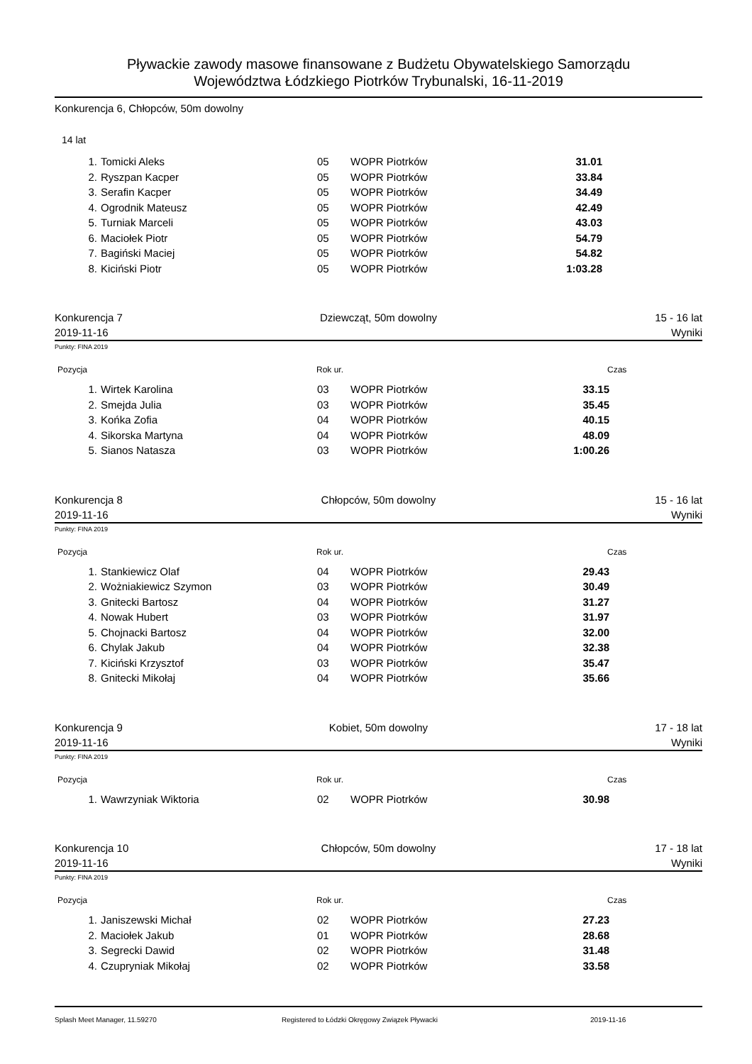Pływackie zawody masowe finansowane z Budżetu Obywatelskiego Samorządu
Województwa Łódzkiego Piotrków Trybunalski, 16-11-2019
Konkurencja 6, Chłopców, 50m dowolny
14 lat
| 1. | Tomicki Aleks | 05 | WOPR Piotrków | 31.01 |
| 2. | Ryszpan Kacper | 05 | WOPR Piotrków | 33.84 |
| 3. | Serafin Kacper | 05 | WOPR Piotrków | 34.49 |
| 4. | Ogrodnik Mateusz | 05 | WOPR Piotrków | 42.49 |
| 5. | Turniak Marceli | 05 | WOPR Piotrków | 43.03 |
| 6. | Maciołek Piotr | 05 | WOPR Piotrków | 54.79 |
| 7. | Bagiński Maciej | 05 | WOPR Piotrków | 54.82 |
| 8. | Kiciński Piotr | 05 | WOPR Piotrków | 1:03.28 |
Konkurencja 7 Dziewcząt, 50m dowolny 15 - 16 lat
2019-11-16 Wyniki
Punkty: FINA 2019
Pozycja Rok ur. Czas
| 1. | Wirtek Karolina | 03 | WOPR Piotrków | 33.15 |
| 2. | Smejda Julia | 03 | WOPR Piotrków | 35.45 |
| 3. | Końka Zofia | 04 | WOPR Piotrków | 40.15 |
| 4. | Sikorska Martyna | 04 | WOPR Piotrków | 48.09 |
| 5. | Sianos Natasza | 03 | WOPR Piotrków | 1:00.26 |
Konkurencja 8 Chłopców, 50m dowolny 15 - 16 lat
2019-11-16 Wyniki
Punkty: FINA 2019
Pozycja Rok ur. Czas
| 1. | Stankiewicz Olaf | 04 | WOPR Piotrków | 29.43 |
| 2. | Wożniakiewicz Szymon | 03 | WOPR Piotrków | 30.49 |
| 3. | Gnitecki Bartosz | 04 | WOPR Piotrków | 31.27 |
| 4. | Nowak Hubert | 03 | WOPR Piotrków | 31.97 |
| 5. | Chojnacki Bartosz | 04 | WOPR Piotrków | 32.00 |
| 6. | Chylak Jakub | 04 | WOPR Piotrków | 32.38 |
| 7. | Kiciński Krzysztof | 03 | WOPR Piotrków | 35.47 |
| 8. | Gnitecki Mikołaj | 04 | WOPR Piotrków | 35.66 |
Konkurencja 9 Kobiet, 50m dowolny 17 - 18 lat
2019-11-16 Wyniki
Punkty: FINA 2019
Pozycja Rok ur. Czas
| 1. | Wawrzyniak Wiktoria | 02 | WOPR Piotrków | 30.98 |
Konkurencja 10 Chłopców, 50m dowolny 17 - 18 lat
2019-11-16 Wyniki
Punkty: FINA 2019
Pozycja Rok ur. Czas
| 1. | Janiszewski Michał | 02 | WOPR Piotrków | 27.23 |
| 2. | Maciołek Jakub | 01 | WOPR Piotrków | 28.68 |
| 3. | Segrecki Dawid | 02 | WOPR Piotrków | 31.48 |
| 4. | Czupryniak Mikołaj | 02 | WOPR Piotrków | 33.58 |
Splash Meet Manager, 11.59270 Registered to Łódzki Okręgowy Związek Pływacki 2019-11-16